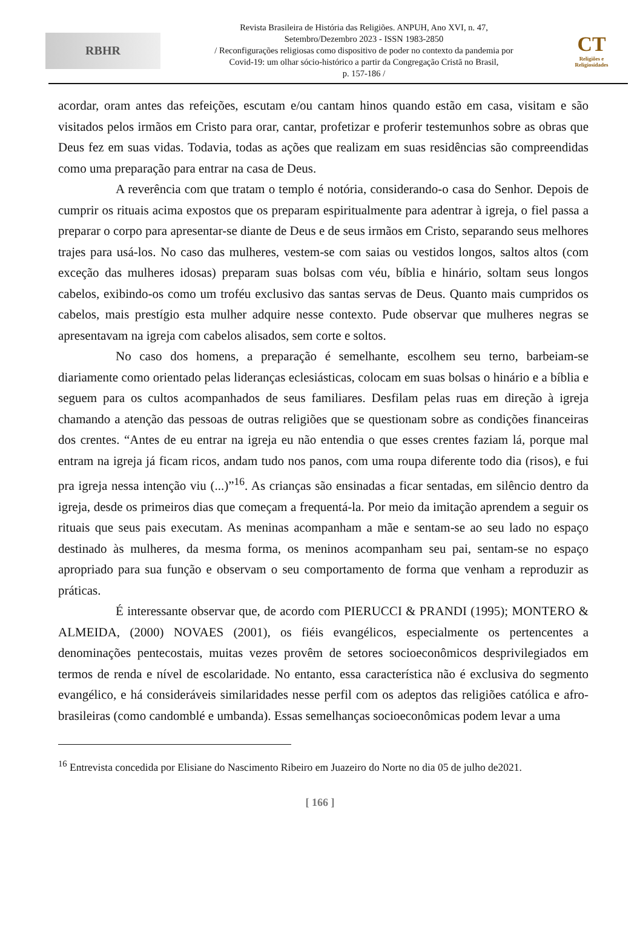RBHR
Revista Brasileira de História das Religiões. ANPUH, Ano XVI, n. 47,
Setembro/Dezembro 2023 - ISSN 1983-2850
/ Reconfigurações religiosas como dispositivo de poder no contexto da pandemia por
Covid-19: um olhar sócio-histórico a partir da Congregação Cristã no Brasil,
p. 157-186 /
CT
Religiões e Religiosidades
acordar, oram antes das refeições, escutam e/ou cantam hinos quando estão em casa, visitam e são visitados pelos irmãos em Cristo para orar, cantar, profetizar e proferir testemunhos sobre as obras que Deus fez em suas vidas. Todavia, todas as ações que realizam em suas residências são compreendidas como uma preparação para entrar na casa de Deus.
A reverência com que tratam o templo é notória, considerando-o casa do Senhor. Depois de cumprir os rituais acima expostos que os preparam espiritualmente para adentrar à igreja, o fiel passa a preparar o corpo para apresentar-se diante de Deus e de seus irmãos em Cristo, separando seus melhores trajes para usá-los. No caso das mulheres, vestem-se com saias ou vestidos longos, saltos altos (com exceção das mulheres idosas) preparam suas bolsas com véu, bíblia e hinário, soltam seus longos cabelos, exibindo-os como um troféu exclusivo das santas servas de Deus. Quanto mais cumpridos os cabelos, mais prestígio esta mulher adquire nesse contexto. Pude observar que mulheres negras se apresentavam na igreja com cabelos alisados, sem corte e soltos.
No caso dos homens, a preparação é semelhante, escolhem seu terno, barbeiam-se diariamente como orientado pelas lideranças eclesiásticas, colocam em suas bolsas o hinário e a bíblia e seguem para os cultos acompanhados de seus familiares. Desfilam pelas ruas em direção à igreja chamando a atenção das pessoas de outras religiões que se questionam sobre as condições financeiras dos crentes. “Antes de eu entrar na igreja eu não entendia o que esses crentes faziam lá, porque mal entram na igreja já ficam ricos, andam tudo nos panos, com uma roupa diferente todo dia (risos), e fui pra igreja nessa intenção viu (...)”<sup>16</sup>. As crianças são ensinadas a ficar sentadas, em silêncio dentro da igreja, desde os primeiros dias que começam a frequentá-la. Por meio da imitação aprendem a seguir os rituais que seus pais executam. As meninas acompanham a mãe e sentam-se ao seu lado no espaço destinado às mulheres, da mesma forma, os meninos acompanham seu pai, sentam-se no espaço apropriado para sua função e observam o seu comportamento de forma que venham a reproduzir as práticas.
É interessante observar que, de acordo com PIERUCCI & PRANDI (1995); MONTERO & ALMEIDA, (2000) NOVAES (2001), os fiéis evangélicos, especialmente os pertencentes a denominações pentecostais, muitas vezes provêm de setores socioeconômicos desprivilegiados em termos de renda e nível de escolaridade. No entanto, essa característica não é exclusiva do segmento evangélico, e há consideráveis similaridades nesse perfil com os adeptos das religiões católica e afro-brasileiras (como candomblé e umbanda). Essas semelhanças socioeconômicas podem levar a uma
<sup>16</sup> Entrevista concedida por Elisiane do Nascimento Ribeiro em Juazeiro do Norte no dia 05 de julho de2021.
[ 166 ]